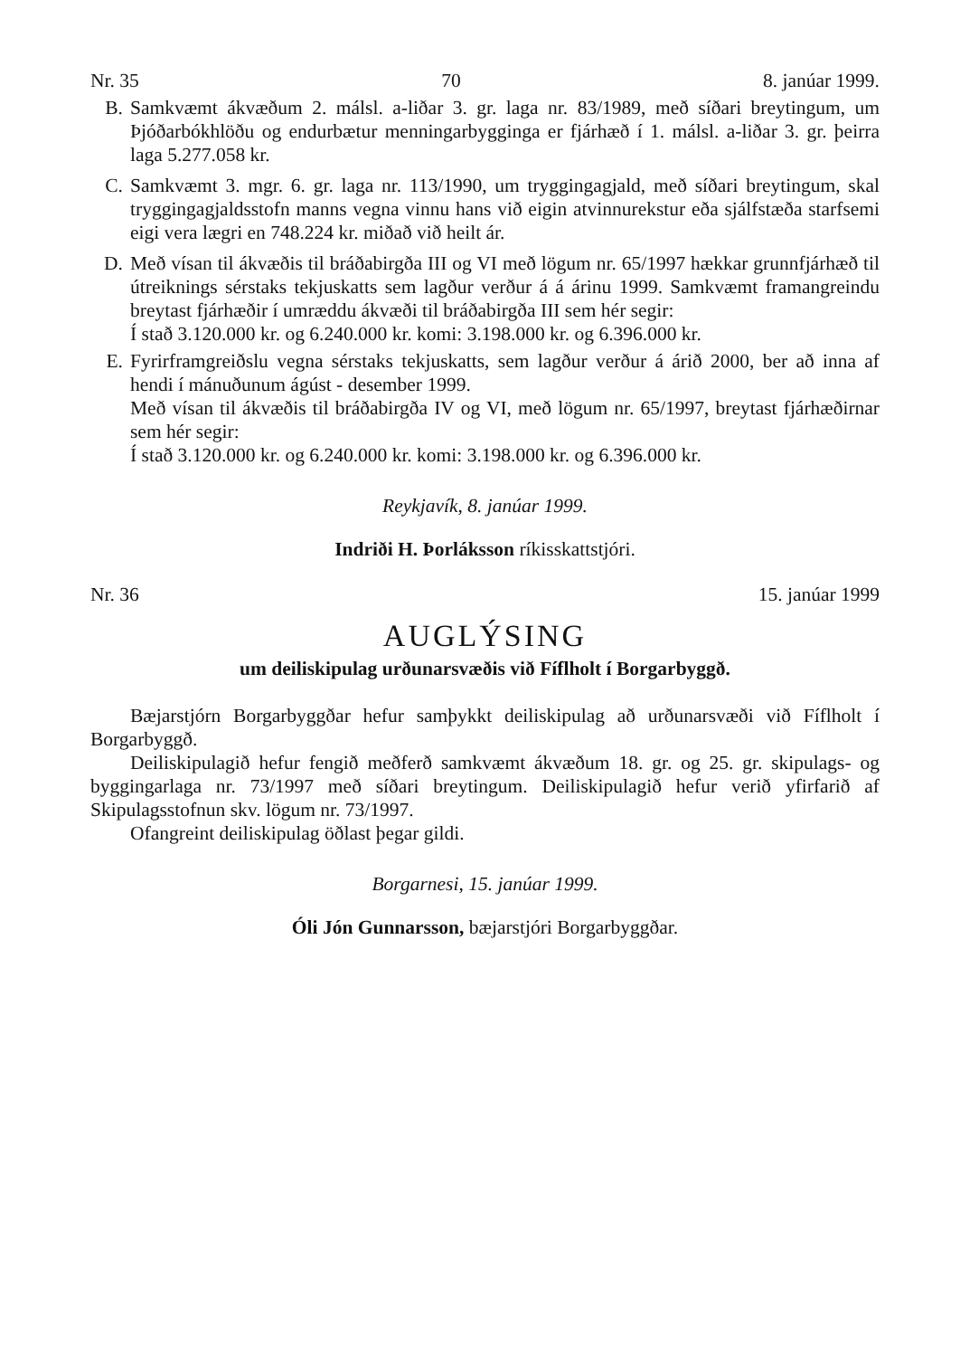Nr. 35 70 8. janúar 1999.
B. Samkvæmt ákvæðum 2. málsl. a-liðar 3. gr. laga nr. 83/1989, með síðari breytingum, um Þjóðarbókhlöðu og endurbætur menningarbygginga er fjárhæð í 1. málsl. a-liðar 3. gr. þeirra laga 5.277.058 kr.
C. Samkvæmt 3. mgr. 6. gr. laga nr. 113/1990, um tryggingagjald, með síðari breytingum, skal tryggingagjaldsstofn manns vegna vinnu hans við eigin atvinnurekstur eða sjálfstæða starfsemi eigi vera lægri en 748.224 kr. miðað við heilt ár.
D. Með vísan til ákvæðis til bráðabirgða III og VI með lögum nr. 65/1997 hækkar grunnfjárhæð til útreiknings sérstaks tekjuskatts sem lagður verður á á árinu 1999. Samkvæmt framangreindu breytast fjárhæðir í umræddu ákvæði til bráðabirgða III sem hér segir:
Í stað 3.120.000 kr. og 6.240.000 kr. komi: 3.198.000 kr. og 6.396.000 kr.
E. Fyrirframgreiðslu vegna sérstaks tekjuskatts, sem lagður verður á árið 2000, ber að inna af hendi í mánuðunum ágúst - desember 1999.
Með vísan til ákvæðis til bráðabirgða IV og VI, með lögum nr. 65/1997, breytast fjárhæðirnar sem hér segir:
Í stað 3.120.000 kr. og 6.240.000 kr. komi: 3.198.000 kr. og 6.396.000 kr.
Reykjavík, 8. janúar 1999.
Indriði H. Þorláksson ríkisskattstjóri.
Nr. 36 15. janúar 1999
AUGLÝSING
um deiliskipulag urðunarsvæðis við Fíflholt í Borgarbyggð.
Bæjarstjórn Borgarbyggðar hefur samþykkt deiliskipulag að urðunarsvæði við Fíflholt í Borgarbyggð.
Deiliskipulagið hefur fengið meðferð samkvæmt ákvæðum 18. gr. og 25. gr. skipulags- og byggingarlaga nr. 73/1997 með síðari breytingum. Deiliskipulagið hefur verið yfirfarið af Skipulagsstofnun skv. lögum nr. 73/1997.
Ofangreint deiliskipulag öðlast þegar gildi.
Borgarnesi, 15. janúar 1999.
Óli Jón Gunnarsson, bæjarstjóri Borgarbyggðar.